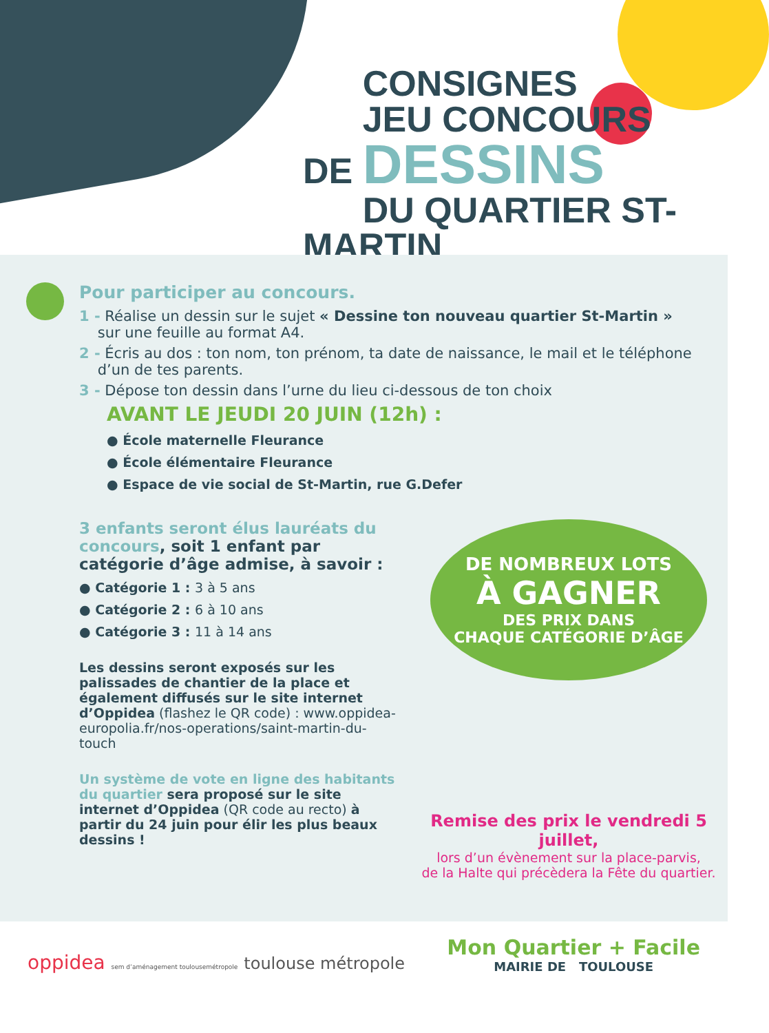CONSIGNES
JEU CONCOURS
DE DESSINS
DU QUARTIER ST-MARTIN
Pour participer au concours.
1 - Réalise un dessin sur le sujet « Dessine ton nouveau quartier St-Martin »
sur une feuille au format A4.
2 - Écris au dos : ton nom, ton prénom, ta date de naissance, le mail et le téléphone
d’un de tes parents.
3 - Dépose ton dessin dans l’urne du lieu ci-dessous de ton choix
AVANT LE JEUDI 20 JUIN (12h) :
● École maternelle Fleurance
● École élémentaire Fleurance
● Espace de vie social de St-Martin, rue G.Defer
3 enfants seront élus lauréats du concours, soit 1 enfant par catégorie d’âge admise, à savoir :
● Catégorie 1 : 3 à 5 ans
● Catégorie 2 : 6 à 10 ans
● Catégorie 3 : 11 à 14 ans
Les dessins seront exposés sur les palissades de chantier de la place et également diffusés sur le site internet d’Oppidea (flashez le QR code) : www.oppidea-europolia.fr/nos-operations/saint-martin-du-touch
Un système de vote en ligne des habitants du quartier sera proposé sur le site internet d’Oppidea (QR code au recto) à partir du 24 juin pour élir les plus beaux dessins !
DE NOMBREUX LOTS
À GAGNER
DES PRIX DANS
CHAQUE CATÉGORIE D’ÂGE
Remise des prix le vendredi 5 juillet,
lors d’un évènement sur la place-parvis,
de la Halte qui précèdera la Fête du quartier.
oppidea sem d’aménagement toulousemétropole toulouse métropole
Mon Quartier + Facile
MAIRIE DE TOULOUSE